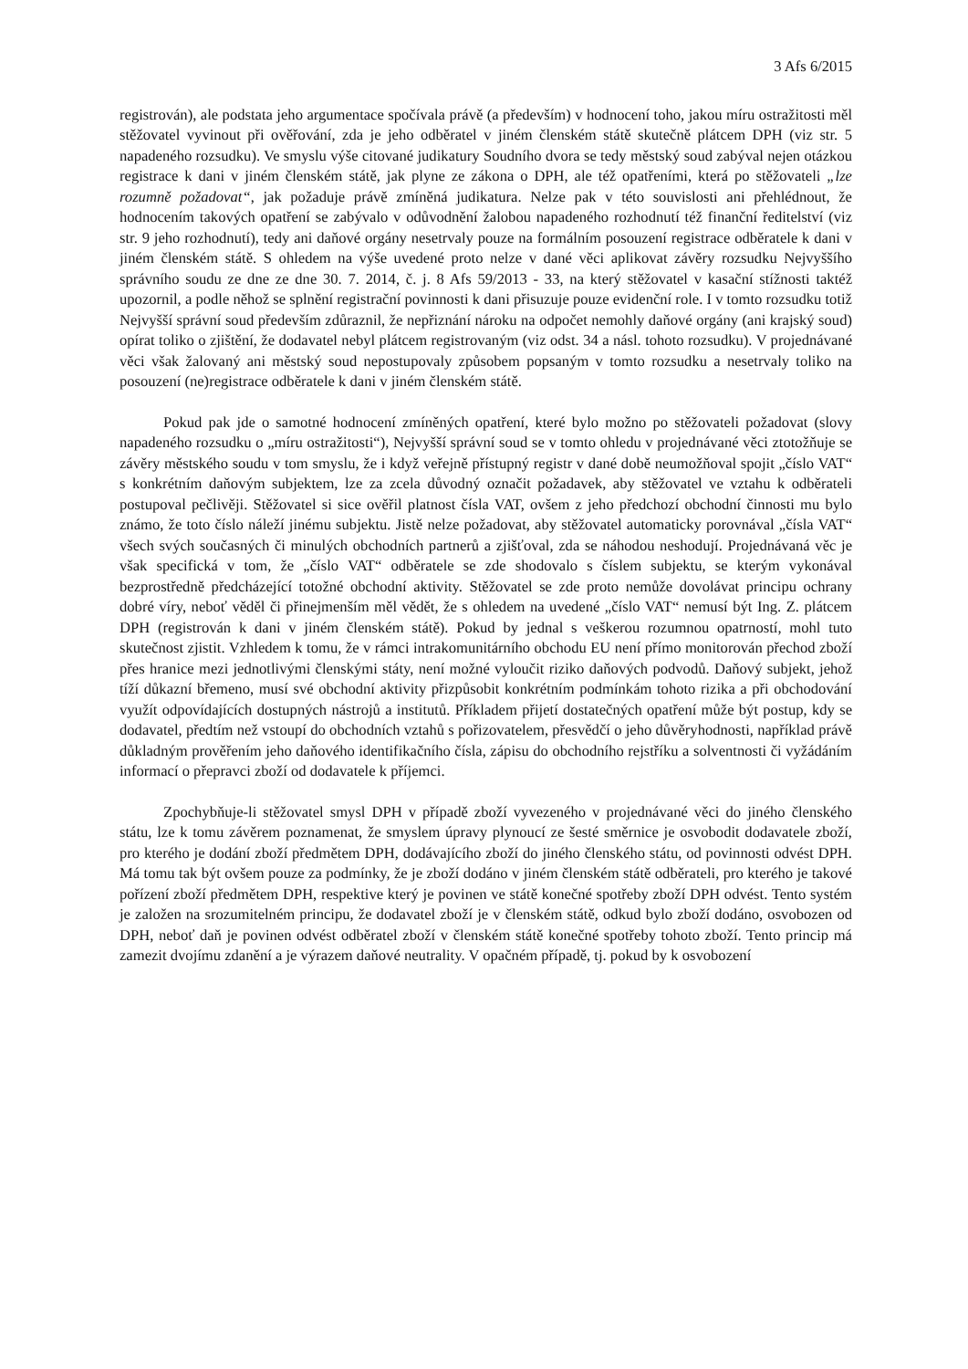3 Afs 6/2015
registrován), ale podstata jeho argumentace spočívala právě (a především) v hodnocení toho, jakou míru ostražitosti měl stěžovatel vyvinout při ověřování, zda je jeho odběratel v jiném členském státě skutečně plátcem DPH (viz str. 5 napadeného rozsudku). Ve smyslu výše citované judikatury Soudního dvora se tedy městský soud zabýval nejen otázkou registrace k dani v jiném členském státě, jak plyne ze zákona o DPH, ale též opatřeními, která po stěžovateli „lze rozumně požadovat“, jak požaduje právě zmíněná judikatura. Nelze pak v této souvislosti ani přehlédnout, že hodnocením takových opatření se zabývalo v odůvodnění žalobou napadeného rozhodnutí též finanční ředitelství (viz str. 9 jeho rozhodnutí), tedy ani daňové orgány nesetrvaly pouze na formálním posouzení registrace odběratele k dani v jiném členském státě. S ohledem na výše uvedené proto nelze v dané věci aplikovat závěry rozsudku Nejvyššího správního soudu ze dne ze dne 30. 7. 2014, č. j. 8 Afs 59/2013 - 33, na který stěžovatel v kasační stížnosti taktéž upozornil, a podle něhož se splnění registrační povinnosti k dani přisuzuje pouze evidenční role. I v tomto rozsudku totiž Nejvyšší správní soud především zdůraznil, že nepřiznání nároku na odpočet nemohly daňové orgány (ani krajský soud) opírat toliko o zjištění, že dodavatel nebyl plátcem registrovaným (viz odst. 34 a násl. tohoto rozsudku). V projednávané věci však žalovaný ani městský soud nepostupovaly způsobem popsaným v tomto rozsudku a nesetrvaly toliko na posouzení (ne)registrace odběratele k dani v jiném členském státě.
Pokud pak jde o samotné hodnocení zmíněných opatření, které bylo možno po stěžovateli požadovat (slovy napadeného rozsudku o „míru ostražitosti“), Nejvyšší správní soud se v tomto ohledu v projednávané věci ztotožňuje se závěry městského soudu v tom smyslu, že i když veřejně přístupný registr v dané době neumožňoval spojit „číslo VAT“ s konkrétním daňovým subjektem, lze za zcela důvodný označit požadavek, aby stěžovatel ve vztahu k odběrateli postupoval pečlivěji. Stěžovatel si sice ověřil platnost čísla VAT, ovšem z jeho předchozí obchodní činnosti mu bylo známo, že toto číslo náleží jinému subjektu. Jistě nelze požadovat, aby stěžovatel automaticky porovnával „čísla VAT“ všech svých současných či minulých obchodních partnerů a zjišťoval, zda se náhodou neshodují. Projednávaná věc je však specifická v tom, že „číslo VAT“ odběratele se zde shodovalo s číslem subjektu, se kterým vykonával bezprostředně předcházející totožné obchodní aktivity. Stěžovatel se zde proto nemůže dovolávat principu ochrany dobré víry, neboť věděl či přinejmenším měl vědět, že s ohledem na uvedené „číslo VAT“ nemusí být Ing. Z. plátcem DPH (registrován k dani v jiném členském státě). Pokud by jednal s veškerou rozumnou opatrností, mohl tuto skutečnost zjistit. Vzhledem k tomu, že v rámci intrakomunitárního obchodu EU není přímo monitorován přechod zboží přes hranice mezi jednotlivými členskými státy, není možné vyloučit riziko daňových podvodů. Daňový subjekt, jehož tíží důkazní břemeno, musí své obchodní aktivity přizpůsobit konkrétním podmínkám tohoto rizika a při obchodování využít odpovídajících dostupných nástrojů a institutů. Příkladem přijetí dostatečných opatření může být postup, kdy se dodavatel, předtím než vstoupí do obchodních vztahů s pořizovatelem, přesvědčí o jeho důvěryhodnosti, například právě důkladným prověřením jeho daňového identifikačního čísla, zápisu do obchodního rejstříku a solventnosti či vyžádáním informací o přepravci zboží od dodavatele k příjemci.
Zpochybňuje-li stěžovatel smysl DPH v případě zboží vyvezeného v projednávané věci do jiného členského státu, lze k tomu závěrem poznamenat, že smyslem úpravy plynoucí ze šesté směrnice je osvobodit dodavatele zboží, pro kterého je dodání zboží předmětem DPH, dodávajícího zboží do jiného členského státu, od povinnosti odvést DPH. Má tomu tak být ovšem pouze za podmínky, že je zboží dodáno v jiném členském státě odběrateli, pro kterého je takové pořízení zboží předmětem DPH, respektive který je povinen ve státě konečné spotřeby zboží DPH odvést. Tento systém je založen na srozumitelném principu, že dodavatel zboží je v členském státě, odkud bylo zboží dodáno, osvobozen od DPH, neboť daň je povinen odvést odběratel zboží v členském státě konečné spotřeby tohoto zboží. Tento princip má zamezit dvojímu zdanění a je výrazem daňové neutrality. V opačném případě, tj. pokud by k osvobození